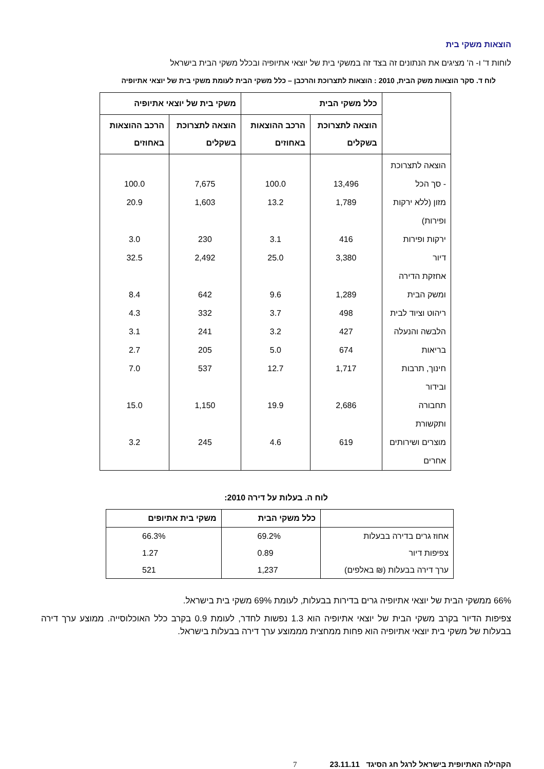הוצאות משקי בית
לוחות ד' ו- ה' מציגים את הנתונים זה בצד זה במשקי בית של יוצאי אתיופיה ובכלל משקי הבית בישראל
לוח ד. סקר הוצאות משק הבית, 2010 : הוצאות לתצרוכת והרכבן – כלל משקי הבית לעומת משקי בית של יוצאי אתיופיה
| | כלל משקי הבית | | משקי בית של יוצאי אתיופיה | |
| --- | --- | --- | --- | --- |
| | הוצאה לתצרוכת בשקלים | הרכב ההוצאות באחוזים | הוצאה לתצרוכת בשקלים | הרכב ההוצאות באחוזים |
| הוצאה לתצרוכת - סך הכל | 13,496 | 100.0 | 7,675 | 100.0 |
| מזון (ללא ירקות ופירות) | 1,789 | 13.2 | 1,603 | 20.9 |
| ירקות ופירות | 416 | 3.1 | 230 | 3.0 |
| דיור | 3,380 | 25.0 | 2,492 | 32.5 |
| אחזקת הדירה ומשק הבית | 1,289 | 9.6 | 642 | 8.4 |
| ריהוט וציוד לבית | 498 | 3.7 | 332 | 4.3 |
| הלבשה והנעלה | 427 | 3.2 | 241 | 3.1 |
| בריאות | 674 | 5.0 | 205 | 2.7 |
| חינוך, תרבות ובידור | 1,717 | 12.7 | 537 | 7.0 |
| תחבורה ותקשורת | 2,686 | 19.9 | 1,150 | 15.0 |
| מוצרים ושירותים אחרים | 619 | 4.6 | 245 | 3.2 |
לוח ה. בעלות על דירה 2010:
| | כלל משקי הבית | משקי בית אתיופים |
| --- | --- | --- |
| אחוז גרים בדירה בבעלות | 69.2% | 66.3% |
| צפיפות דיור | 0.89 | 1.27 |
| ערך דירה בבעלות (₪ באלפים) | 1,237 | 521 |
66% ממשקי הבית של יוצאי אתיופיה גרים בדירות בבעלות, לעומת 69% משקי בית בישראל.
צפיפות הדיור בקרב משקי הבית של יוצאי אתיופיה הוא 1.3 נפשות לחדר, לעומת 0.9 בקרב כלל האוכלוסייה. ממוצע ערך דירה בבעלות של משקי בית יוצאי אתיופיה הוא פחות ממחצית מממוצע ערך דירה בבעלות בישראל.
הקהילה האתיופית בישראל לרגל חג הסיגד 23.11.11 7